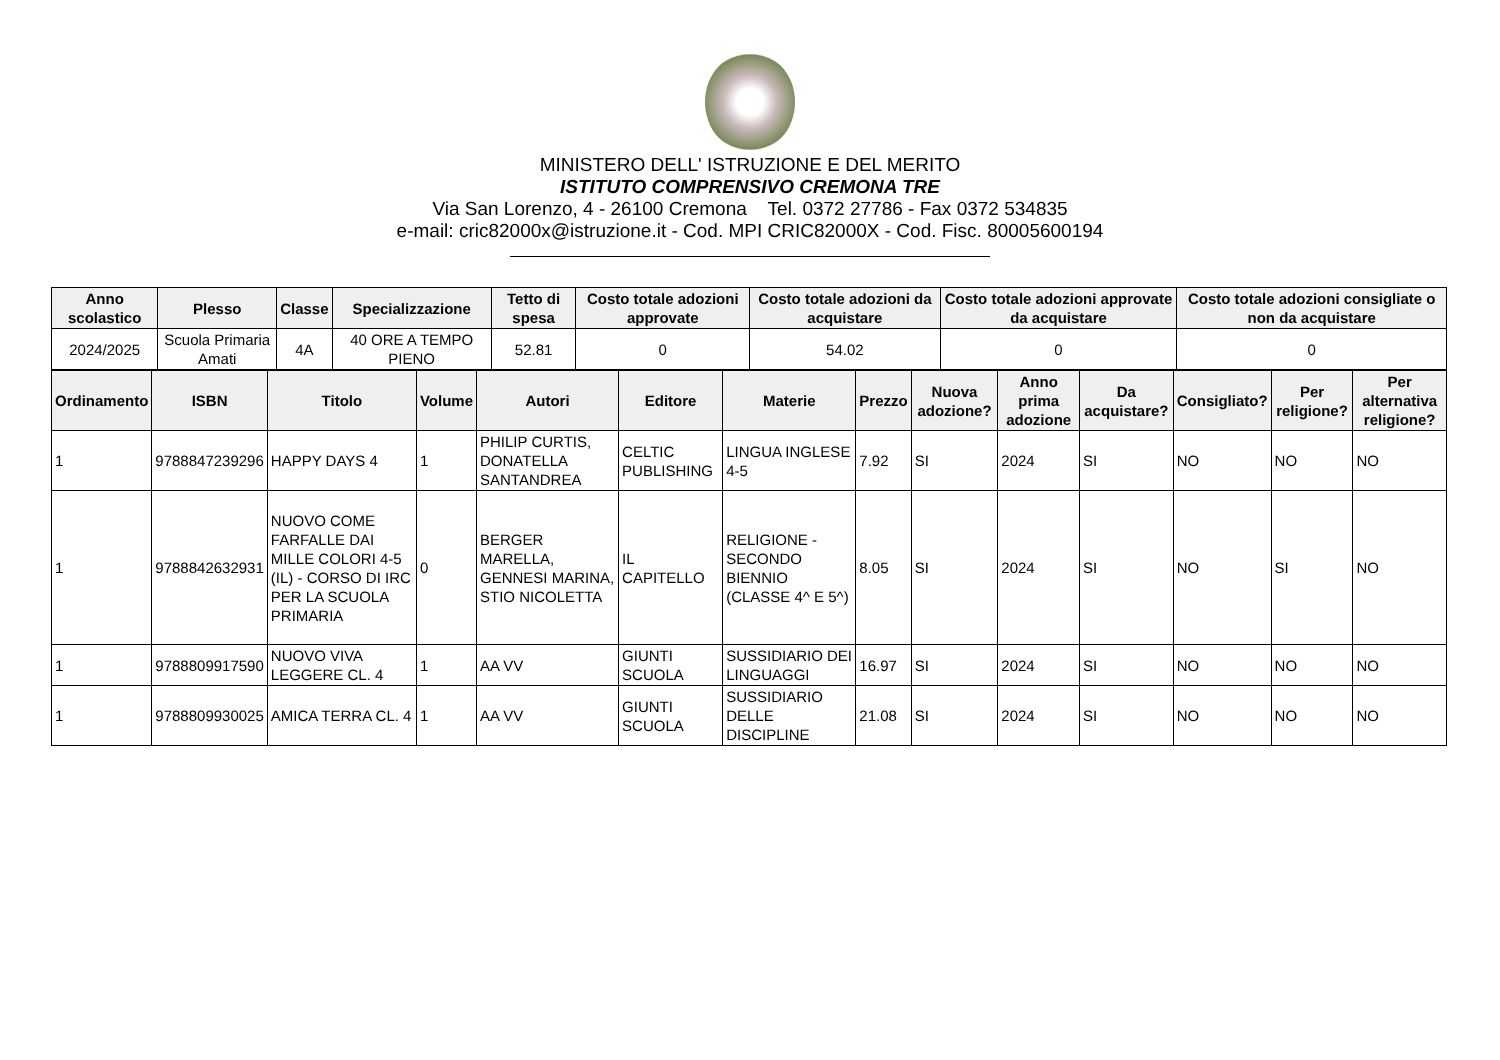MINISTERO DELL' ISTRUZIONE E DEL MERITO
ISTITUTO COMPRENSIVO CREMONA TRE
Via San Lorenzo, 4 - 26100 Cremona Tel. 0372 27786 - Fax 0372 534835
e-mail: cric82000x@istruzione.it - Cod. MPI CRIC82000X - Cod. Fisc. 80005600194
| Anno scolastico | Plesso | Classe | Specializzazione | Tetto di spesa | Costo totale adozioni approvate | Costo totale adozioni da acquistare | Costo totale adozioni approvate da acquistare | Costo totale adozioni consigliate o non da acquistare |
| --- | --- | --- | --- | --- | --- | --- | --- | --- |
| 2024/2025 | Scuola Primaria Amati | 4A | 40 ORE A TEMPO PIENO | 52.81 | 0 | 54.02 | 0 | 0 |
| Ordinamento | ISBN | Titolo | Volume | Autori | Editore | Materie | Prezzo | Nuova adozione? | Anno prima adozione | Da acquistare? | Consigliato? | Per religione? | Per alternativa religione? |
| --- | --- | --- | --- | --- | --- | --- | --- | --- | --- | --- | --- | --- | --- |
| 1 | 9788847239296 | HAPPY DAYS 4 | 1 | PHILIP CURTIS, DONATELLA SANTANDREA | CELTIC PUBLISHING | LINGUA INGLESE 4-5 | 7.92 | SI | 2024 | SI | NO | NO | NO |
| 1 | 9788842632931 | NUOVO COME FARFALLE DAI MILLE COLORI 4-5 (IL) - CORSO DI IRC PER LA SCUOLA PRIMARIA | 0 | BERGER MARELLA, GENNESI MARINA, STIO NICOLETTA | IL CAPITELLO | RELIGIONE - SECONDO BIENNIO (CLASSE 4^ E 5^) | 8.05 | SI | 2024 | SI | NO | SI | NO |
| 1 | 9788809917590 | NUOVO VIVA LEGGERE CL. 4 | 1 | AA VV | GIUNTI SCUOLA | SUSSIDIARIO DEI LINGUAGGI | 16.97 | SI | 2024 | SI | NO | NO | NO |
| 1 | 9788809930025 | AMICA TERRA CL. 4 | 1 | AA VV | GIUNTI SCUOLA | SUSSIDIARIO DELLE DISCIPLINE | 21.08 | SI | 2024 | SI | NO | NO | NO |